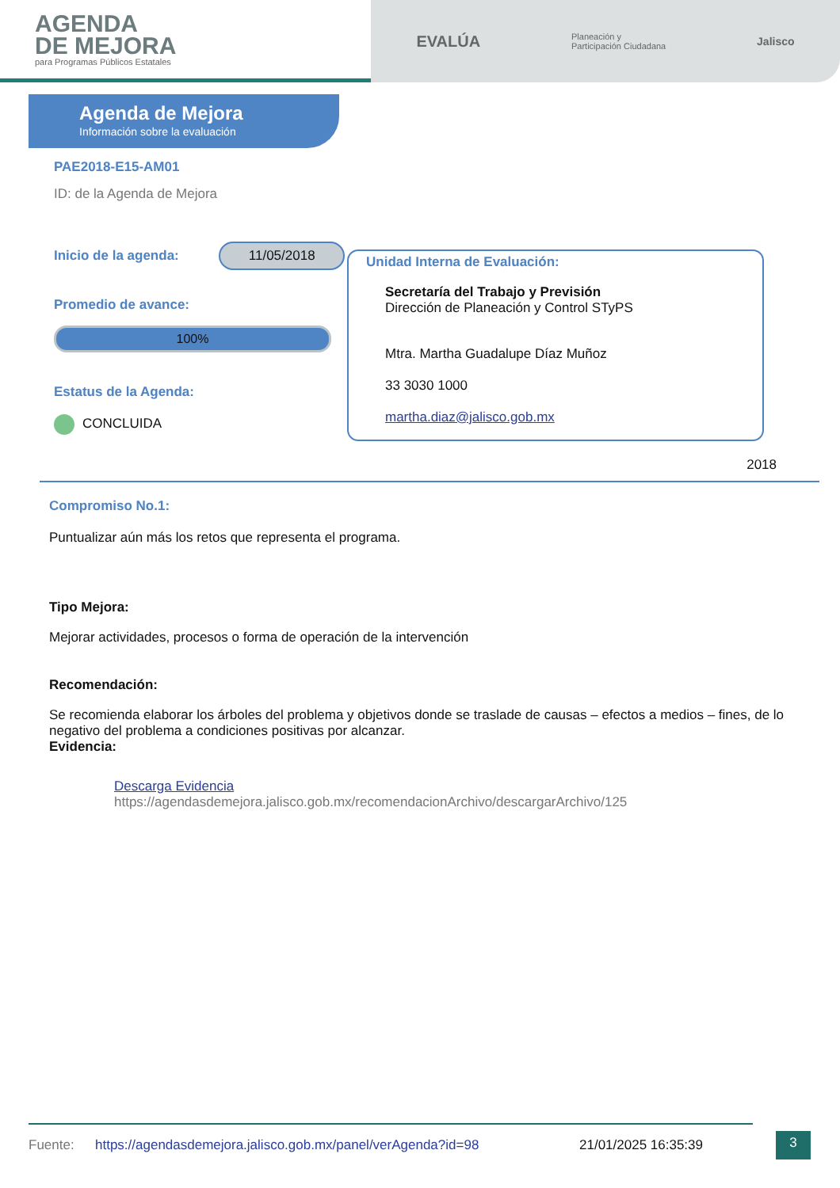AGENDA
DE MEJORA
para Programas Públicos Estatales
EVALÚA Planeación y
Participación Ciudadana Jalisco
Agenda de Mejora
Información sobre la evaluación
PAE2018-E15-AM01
ID: de la Agenda de Mejora
Inicio de la agenda: 11/05/2018
Promedio de avance:
100%
Estatus de la Agenda:
CONCLUIDA
Unidad Interna de Evaluación:
Secretaría del Trabajo y Previsión
Dirección de Planeación y Control STyPS
Mtra. Martha Guadalupe Díaz Muñoz
33 3030 1000
martha.diaz@jalisco.gob.mx
2018
Compromiso No.1:
Puntualizar aún más los retos que representa el programa.
Tipo Mejora:
Mejorar actividades, procesos o forma de operación de la intervención
Recomendación:
Se recomienda elaborar los árboles del problema y objetivos donde se traslade de causas – efectos a medios – fines, de lo negativo del problema a condiciones positivas por alcanzar.
Evidencia:
Descarga Evidencia
https://agendasdemejora.jalisco.gob.mx/recomendacionArchivo/descargarArchivo/125
Fuente: https://agendasdemejora.jalisco.gob.mx/panel/verAgenda?id=98 21/01/2025 16:35:39 3